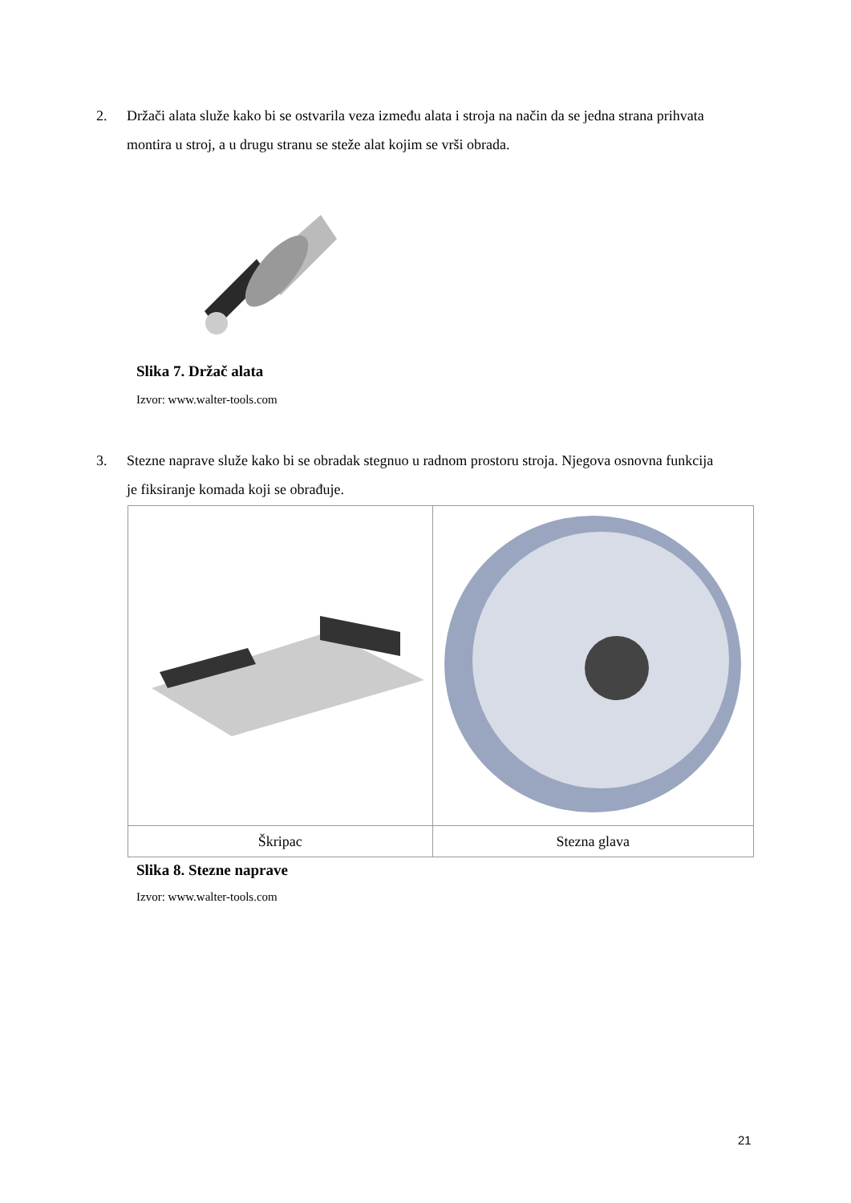2. Držači alata služe kako bi se ostvarila veza između alata i stroja na način da se jedna strana prihvata montira u stroj, a u drugu stranu se steže alat kojim se vrši obrada.
Slika 7. Držač alata
Izvor: www.walter-tools.com
3. Stezne naprave služe kako bi se obradak stegnuo u radnom prostoru stroja. Njegova osnovna funkcija je fiksiranje komada koji se obrađuje.
| Škripac | Stezna glava |
Slika 8. Stezne naprave
Izvor: www.walter-tools.com
21